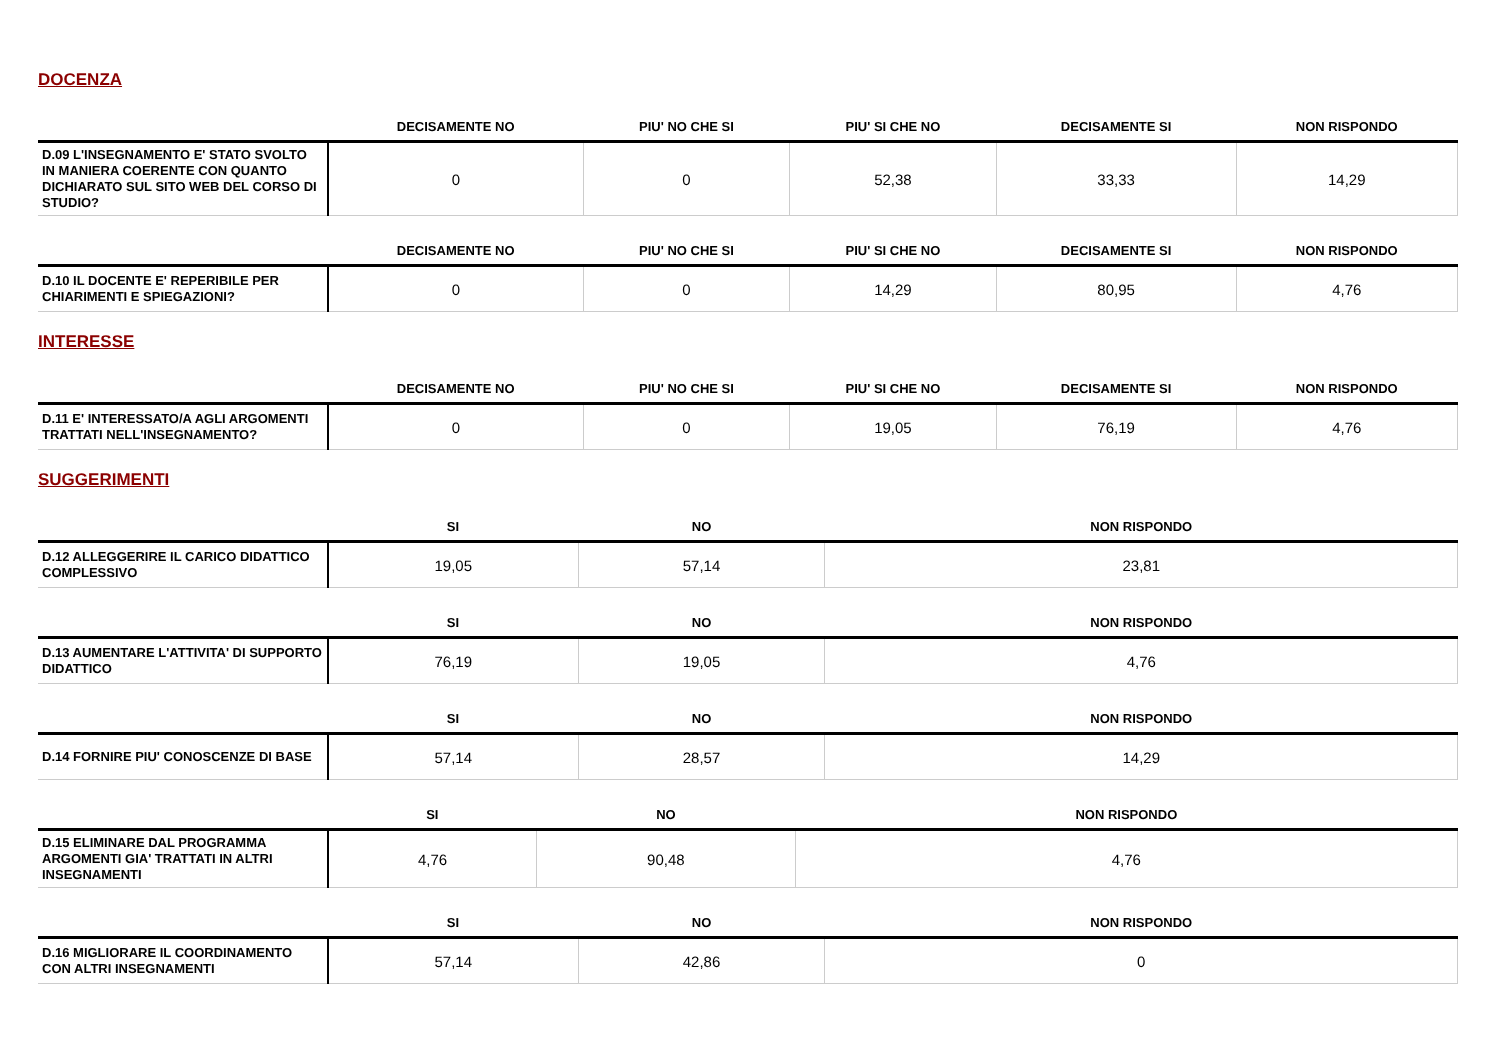DOCENZA
| | DECISAMENTE NO | PIU' NO CHE SI | PIU' SI CHE NO | DECISAMENTE SI | NON RISPONDO |
| --- | --- | --- | --- | --- | --- |
| D.09 L'INSEGNAMENTO E' STATO SVOLTO IN MANIERA COERENTE CON QUANTO DICHIARATO SUL SITO WEB DEL CORSO DI STUDIO? | 0 | 0 | 52,38 | 33,33 | 14,29 |
| | DECISAMENTE NO | PIU' NO CHE SI | PIU' SI CHE NO | DECISAMENTE SI | NON RISPONDO |
| --- | --- | --- | --- | --- | --- |
| D.10 IL DOCENTE E' REPERIBILE PER CHIARIMENTI E SPIEGAZIONI? | 0 | 0 | 14,29 | 80,95 | 4,76 |
INTERESSE
| | DECISAMENTE NO | PIU' NO CHE SI | PIU' SI CHE NO | DECISAMENTE SI | NON RISPONDO |
| --- | --- | --- | --- | --- | --- |
| D.11 E' INTERESSATO/A AGLI ARGOMENTI TRATTATI NELL'INSEGNAMENTO? | 0 | 0 | 19,05 | 76,19 | 4,76 |
SUGGERIMENTI
| | SI | NO | NON RISPONDO |
| --- | --- | --- | --- |
| D.12 ALLEGGERIRE IL CARICO DIDATTICO COMPLESSIVO | 19,05 | 57,14 | 23,81 |
| | SI | NO | NON RISPONDO |
| --- | --- | --- | --- |
| D.13 AUMENTARE L'ATTIVITA' DI SUPPORTO DIDATTICO | 76,19 | 19,05 | 4,76 |
| | SI | NO | NON RISPONDO |
| --- | --- | --- | --- |
| D.14 FORNIRE PIU' CONOSCENZE DI BASE | 57,14 | 28,57 | 14,29 |
| | SI | NO | NON RISPONDO |
| --- | --- | --- | --- |
| D.15 ELIMINARE DAL PROGRAMMA ARGOMENTI GIA' TRATTATI IN ALTRI INSEGNAMENTI | 4,76 | 90,48 | 4,76 |
| | SI | NO | NON RISPONDO |
| --- | --- | --- | --- |
| D.16 MIGLIORARE IL COORDINAMENTO CON ALTRI INSEGNAMENTI | 57,14 | 42,86 | 0 |